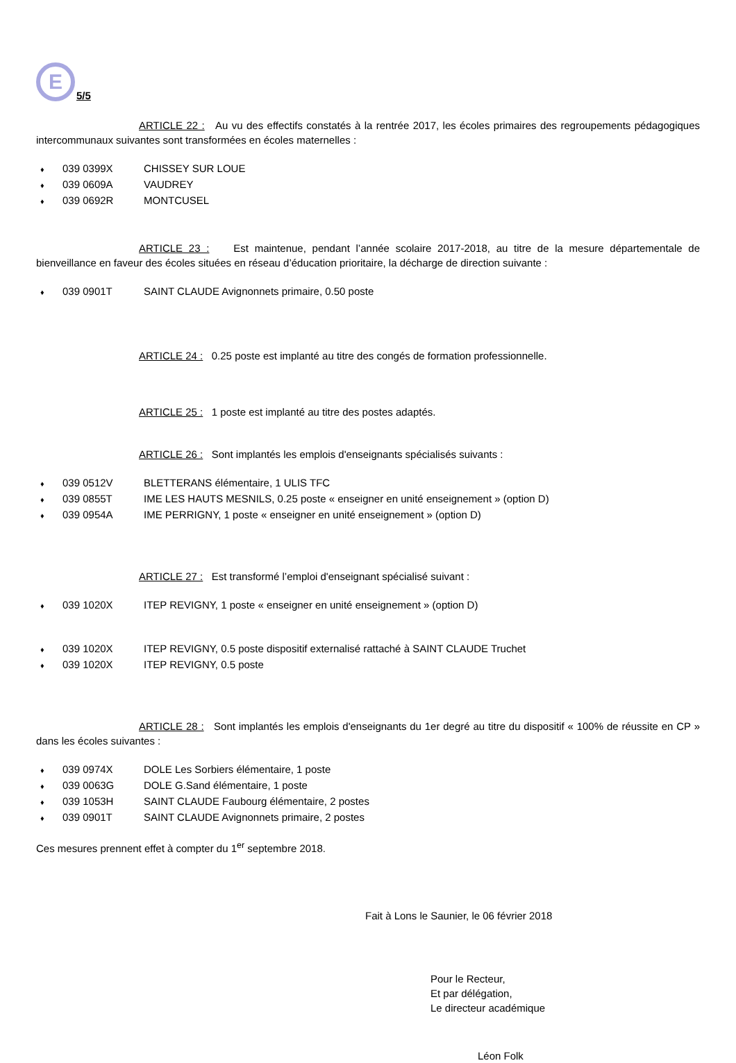E
5/5
ARTICLE 22 : Au vu des effectifs constatés à la rentrée 2017, les écoles primaires des regroupements pédagogiques intercommunaux suivantes sont transformées en écoles maternelles :
♦ 039 0399X CHISSEY SUR LOUE
♦ 039 0609A VAUDREY
♦ 039 0692R MONTCUSEL
ARTICLE 23 : Est maintenue, pendant l’année scolaire 2017-2018, au titre de la mesure départementale de bienveillance en faveur des écoles situées en réseau d’éducation prioritaire, la décharge de direction suivante :
♦ 039 0901T SAINT CLAUDE Avignonnets primaire, 0.50 poste
ARTICLE 24 : 0.25 poste est implanté au titre des congés de formation professionnelle.
ARTICLE 25 : 1 poste est implanté au titre des postes adaptés.
ARTICLE 26 : Sont implantés les emplois d'enseignants spécialisés suivants :
♦ 039 0512V BLETTERANS élémentaire, 1 ULIS TFC
♦ 039 0855T IME LES HAUTS MESNILS, 0.25 poste « enseigner en unité enseignement » (option D)
♦ 039 0954A IME PERRIGNY, 1 poste « enseigner en unité enseignement » (option D)
ARTICLE 27 : Est transformé l’emploi d'enseignant spécialisé suivant :
♦ 039 1020X ITEP REVIGNY, 1 poste « enseigner en unité enseignement » (option D)
♦ 039 1020X ITEP REVIGNY, 0.5 poste dispositif externalisé rattaché à SAINT CLAUDE Truchet
♦ 039 1020X ITEP REVIGNY, 0.5 poste
ARTICLE 28 : Sont implantés les emplois d'enseignants du 1er degré au titre du dispositif « 100% de réussite en CP » dans les écoles suivantes :
♦ 039 0974X DOLE Les Sorbiers élémentaire, 1 poste
♦ 039 0063G DOLE G.Sand élémentaire, 1 poste
♦ 039 1053H SAINT CLAUDE Faubourg élémentaire, 2 postes
♦ 039 0901T SAINT CLAUDE Avignonnets primaire, 2 postes
Ces mesures prennent effet à compter du 1<sup>er</sup> septembre 2018.
Fait à Lons le Saunier, le 06 février 2018
Pour le Recteur,
Et par délégation,
Le directeur académique
Léon Folk